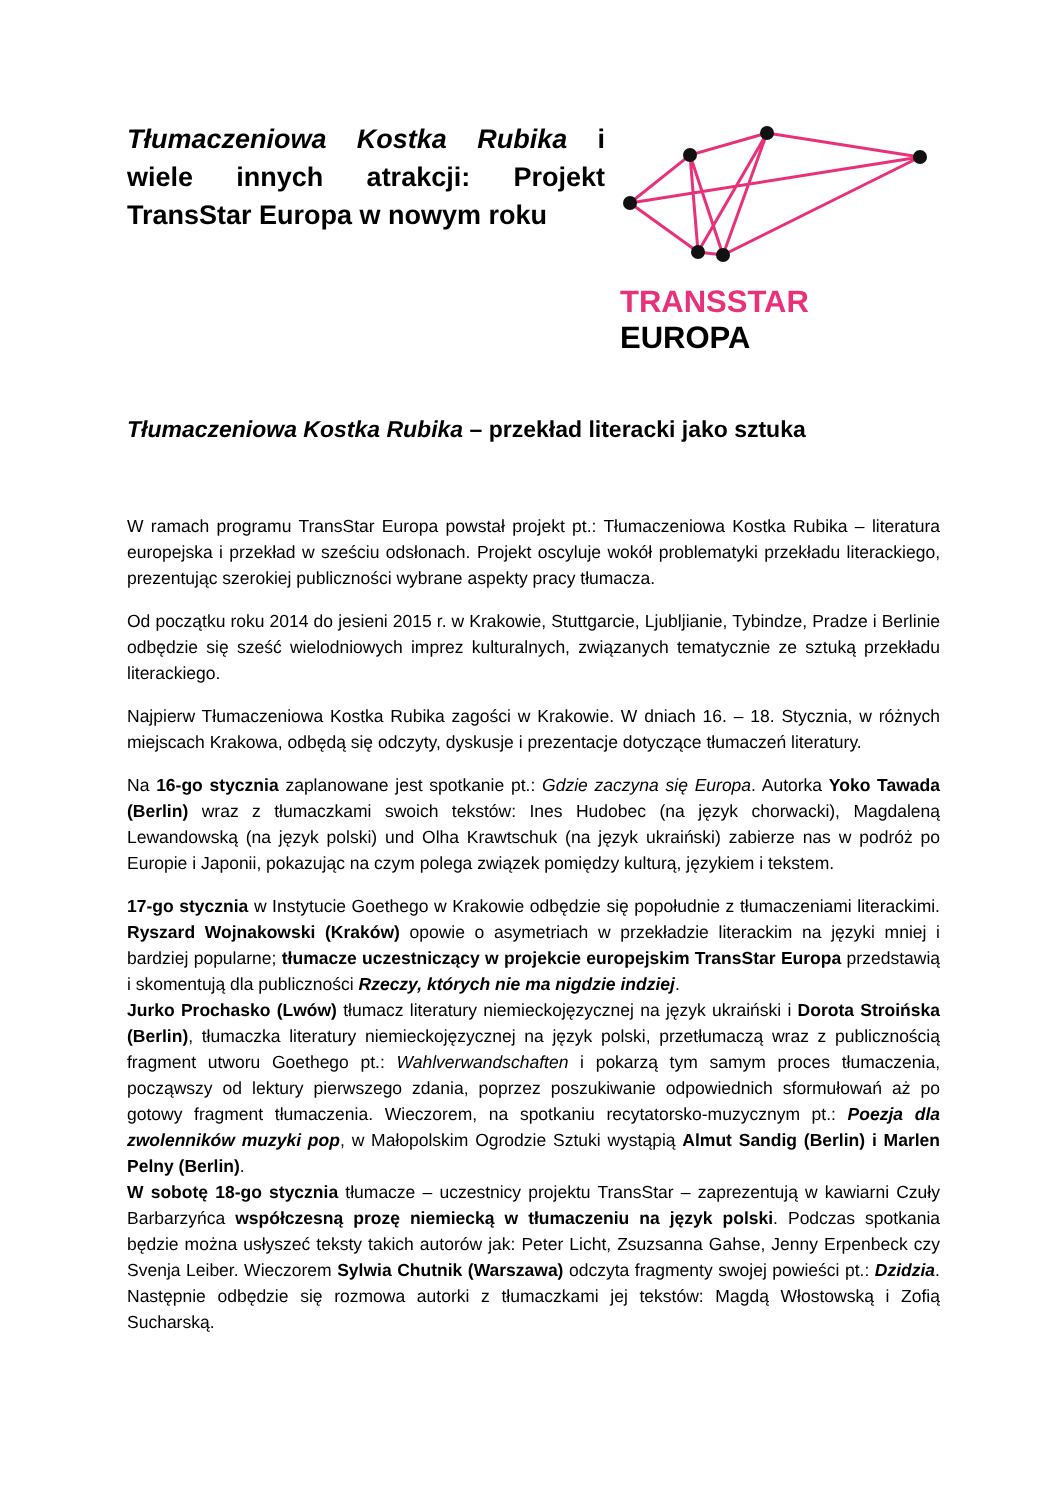Tłumaczeniowa Kostka Rubika i wiele innych atrakcji: Projekt TransStar Europa w nowym roku
TRANSSTAR EUROPA
Tłumaczeniowa Kostka Rubika – przekład literacki jako sztuka
W ramach programu TransStar Europa powstał projekt pt.: Tłumaczeniowa Kostka Rubika – literatura europejska i przekład w sześciu odsłonach. Projekt oscyluje wokół problematyki przekładu literackiego, prezentując szerokiej publiczności wybrane aspekty pracy tłumacza.
Od początku roku 2014 do jesieni 2015 r. w Krakowie, Stuttgarcie, Ljubljianie, Tybindze, Pradze i Berlinie odbędzie się sześć wielodniowych imprez kulturalnych, związanych tematycznie ze sztuką przekładu literackiego.
Najpierw Tłumaczeniowa Kostka Rubika zagości w Krakowie. W dniach 16. – 18. Stycznia, w różnych miejscach Krakowa, odbędą się odczyty, dyskusje i prezentacje dotyczące tłumaczeń literatury.
Na 16-go stycznia zaplanowane jest spotkanie pt.: Gdzie zaczyna się Europa. Autorka Yoko Tawada (Berlin) wraz z tłumaczkami swoich tekstów: Ines Hudobec (na język chorwacki), Magdaleną Lewandowską (na język polski) und Olha Krawtschuk (na język ukraiński) zabierze nas w podróż po Europie i Japonii, pokazując na czym polega związek pomiędzy kulturą, językiem i tekstem.
17-go stycznia w Instytucie Goethego w Krakowie odbędzie się popołudnie z tłumaczeniami literackimi. Ryszard Wojnakowski (Kraków) opowie o asymetriach w przekładzie literackim na języki mniej i bardziej popularne; tłumacze uczestniczący w projekcie europejskim TransStar Europa przedstawią i skomentują dla publiczności Rzeczy, których nie ma nigdzie indziej.
Jurko Prochasko (Lwów) tłumacz literatury niemieckojęzycznej na język ukraiński i Dorota Stroińska (Berlin), tłumaczka literatury niemieckojęzycznej na język polski, przetłumaczą wraz z publicznością fragment utworu Goethego pt.: Wahlverwandschaften i pokarzą tym samym proces tłumaczenia, począwszy od lektury pierwszego zdania, poprzez poszukiwanie odpowiednich sformułowań aż po gotowy fragment tłumaczenia. Wieczorem, na spotkaniu recytatorsko-muzycznym pt.: Poezja dla zwolenników muzyki pop, w Małopolskim Ogrodzie Sztuki wystąpią Almut Sandig (Berlin) i Marlen Pelny (Berlin).
W sobotę 18-go stycznia tłumacze – uczestnicy projektu TransStar – zaprezentują w kawiarni Czuły Barbarzyńca współczesną prozę niemiecką w tłumaczeniu na język polski. Podczas spotkania będzie można usłyszeć teksty takich autorów jak: Peter Licht, Zsuzsanna Gahse, Jenny Erpenbeck czy Svenja Leiber. Wieczorem Sylwia Chutnik (Warszawa) odczyta fragmenty swojej powieści pt.: Dzidzia. Następnie odbędzie się rozmowa autorki z tłumaczkami jej tekstów: Magdą Włostowską i Zofią Sucharską.